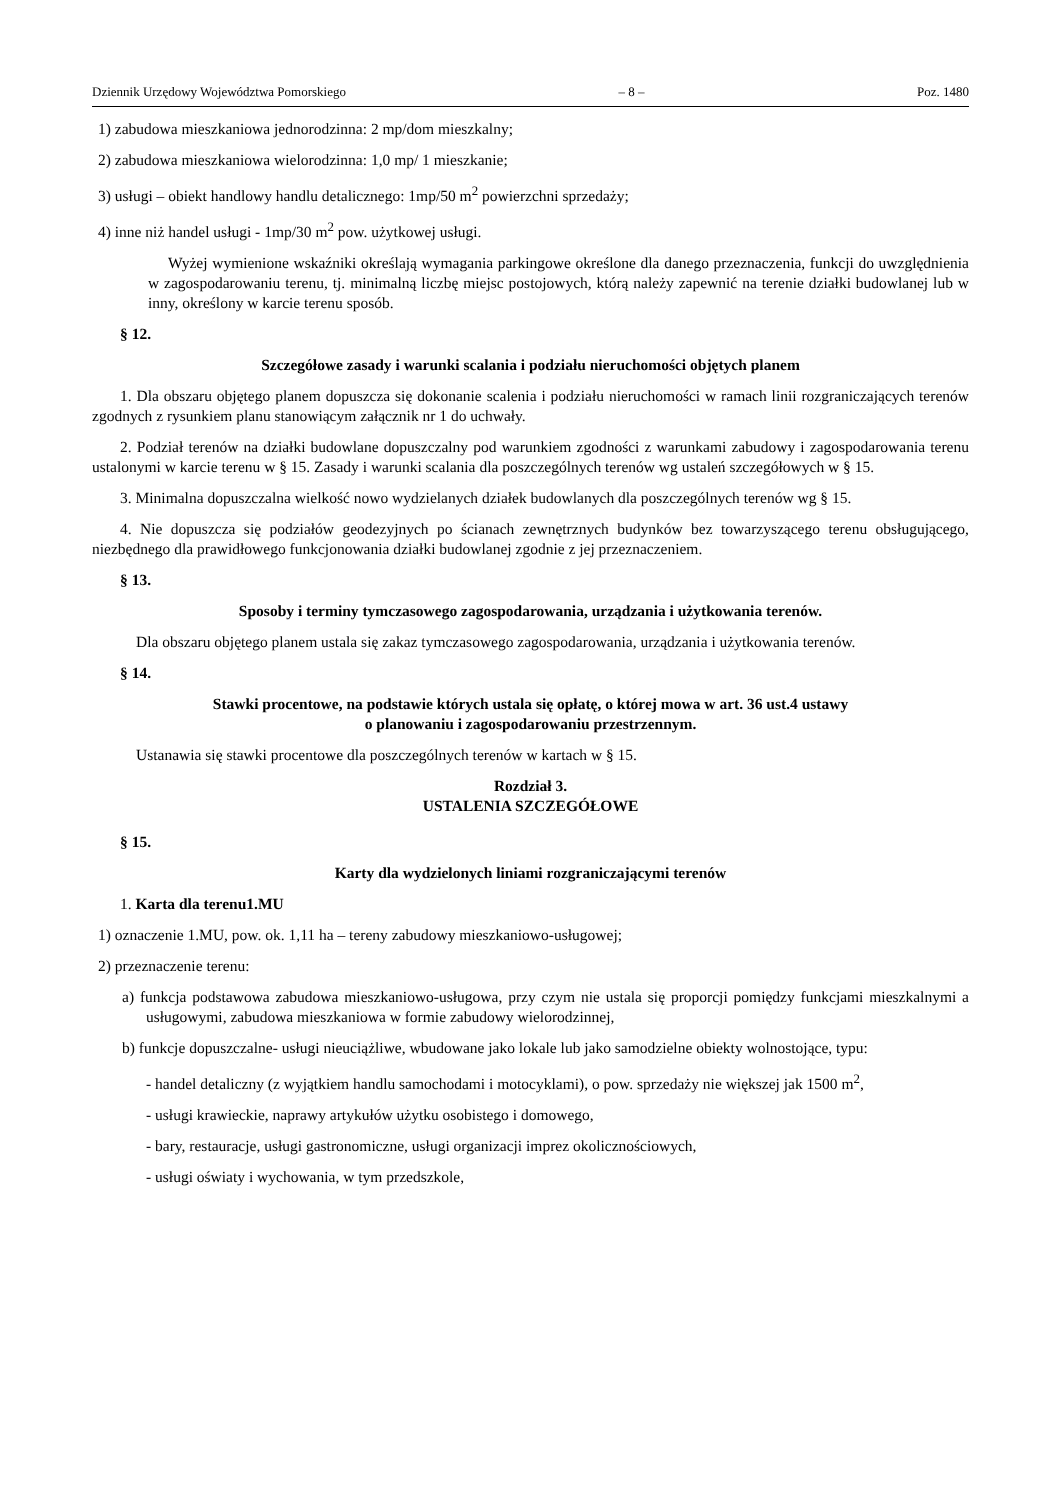Dziennik Urzędowy Województwa Pomorskiego – 8 – Poz. 1480
1) zabudowa mieszkaniowa jednorodzinna: 2 mp/dom mieszkalny;
2) zabudowa mieszkaniowa wielorodzinna: 1,0 mp/ 1 mieszkanie;
3) usługi – obiekt handlowy handlu detalicznego: 1mp/50 m<sup>2</sup> powierzchni sprzedaży;
4) inne niż handel usługi - 1mp/30 m<sup>2</sup> pow. użytkowej usługi.
Wyżej wymienione wskaźniki określają wymagania parkingowe określone dla danego przeznaczenia, funkcji do uwzględnienia w zagospodarowaniu terenu, tj. minimalną liczbę miejsc postojowych, którą należy zapewnić na terenie działki budowlanej lub w inny, określony w karcie terenu sposób.
§ 12.
Szczegółowe zasady i warunki scalania i podziału nieruchomości objętych planem
1. Dla obszaru objętego planem dopuszcza się dokonanie scalenia i podziału nieruchomości w ramach linii rozgraniczających terenów zgodnych z rysunkiem planu stanowiącym załącznik nr 1 do uchwały.
2. Podział terenów na działki budowlane dopuszczalny pod warunkiem zgodności z warunkami zabudowy i zagospodarowania terenu ustalonymi w karcie terenu w § 15. Zasady i warunki scalania dla poszczególnych terenów wg ustaleń szczegółowych w § 15.
3. Minimalna dopuszczalna wielkość nowo wydzielanych działek budowlanych dla poszczególnych terenów wg § 15.
4. Nie dopuszcza się podziałów geodezyjnych po ścianach zewnętrznych budynków bez towarzyszącego terenu obsługującego, niezbędnego dla prawidłowego funkcjonowania działki budowlanej zgodnie z jej przeznaczeniem.
§ 13.
Sposoby i terminy tymczasowego zagospodarowania, urządzania i użytkowania terenów.
Dla obszaru objętego planem ustala się zakaz tymczasowego zagospodarowania, urządzania i użytkowania terenów.
§ 14.
Stawki procentowe, na podstawie których ustala się opłatę, o której mowa w art. 36 ust.4 ustawy
o planowaniu i zagospodarowaniu przestrzennym.
Ustanawia się stawki procentowe dla poszczególnych terenów w kartach w § 15.
Rozdział 3.
USTALENIA SZCZEGÓŁOWE
§ 15.
Karty dla wydzielonych liniami rozgraniczającymi terenów
1. Karta dla terenu1.MU
1) oznaczenie 1.MU, pow. ok. 1,11 ha – tereny zabudowy mieszkaniowo-usługowej;
2) przeznaczenie terenu:
a) funkcja podstawowa zabudowa mieszkaniowo-usługowa, przy czym nie ustala się proporcji pomiędzy funkcjami mieszkalnymi a usługowymi, zabudowa mieszkaniowa w formie zabudowy wielorodzinnej,
b) funkcje dopuszczalne- usługi nieuciążliwe, wbudowane jako lokale lub jako samodzielne obiekty wolnostojące, typu:
- handel detaliczny (z wyjątkiem handlu samochodami i motocyklami), o pow. sprzedaży nie większej jak 1500 m<sup>2</sup>,
- usługi krawieckie, naprawy artykułów użytku osobistego i domowego,
- bary, restauracje, usługi gastronomiczne, usługi organizacji imprez okolicznościowych,
- usługi oświaty i wychowania, w tym przedszkole,